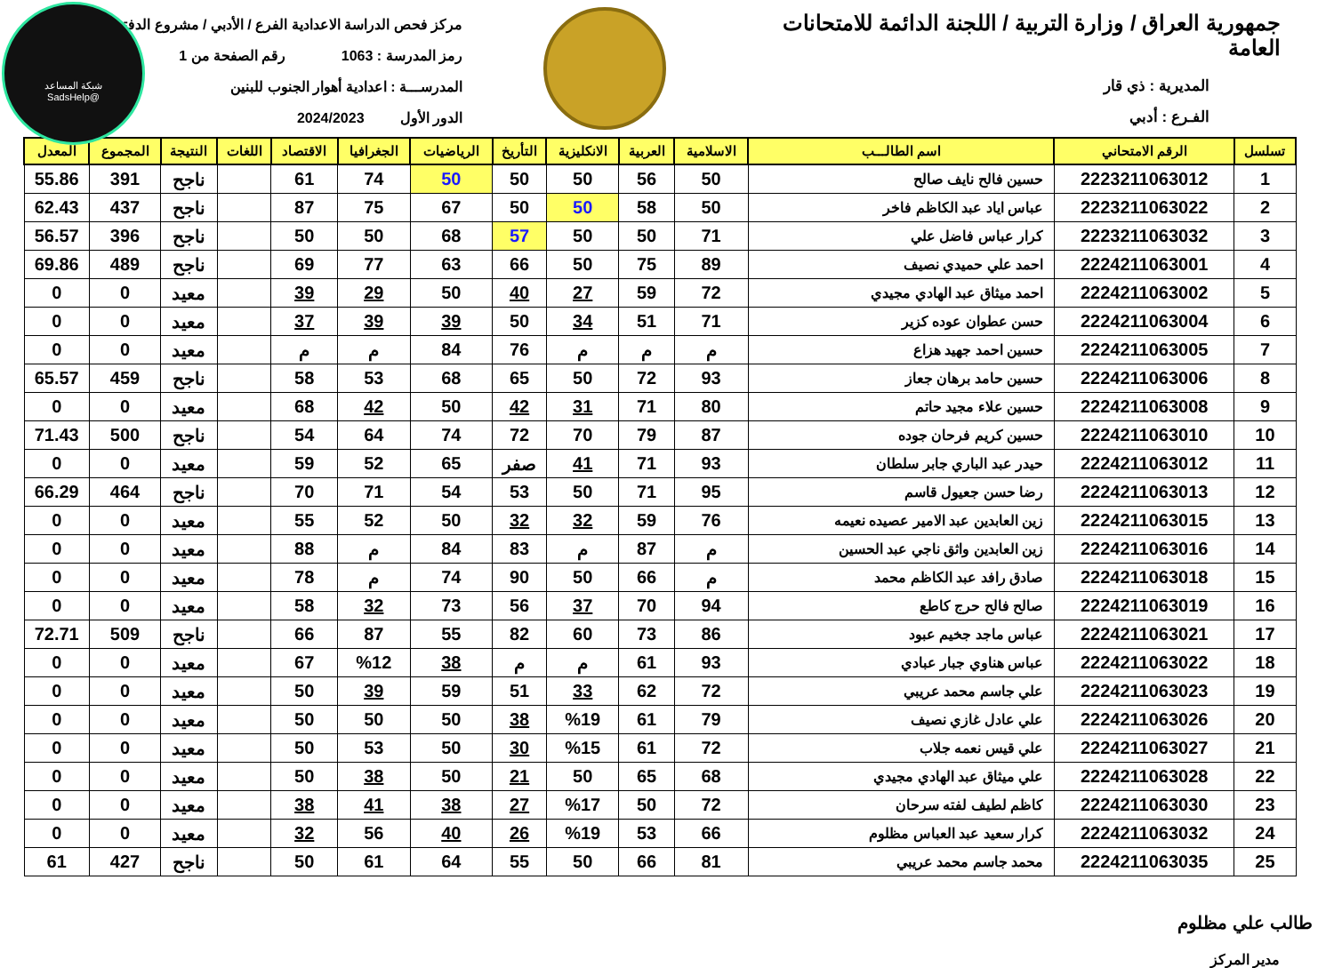شبكة المساعد
@SadsHelp
جمهورية العراق / وزارة التربية / اللجنة الدائمة للامتحانات العامة
المديرية : ذي قار
الفـرع : أدبي
مركز فحص الدراسة الاعدادية الفرع / الأدبي / مشروع الدفتر
رمز المدرسة : 1063 رقم الصفحة من 1
المدرســـة : اعدادية أهوار الجنوب للبنين
الدور الأول 2024/2023
| تسلسل | الرقم الامتحاني | اسم الطالـــب | الاسلامية | العربية | الانكليزية | التأريخ | الرياضيات | الجغرافيا | الاقتصاد | اللغات | النتيجة | المجموع | المعدل |
| --- | --- | --- | --- | --- | --- | --- | --- | --- | --- | --- | --- | --- | --- |
| 1 | 2223211063012 | حسين فالح نايف صالح | 50 | 56 | 50 | 50 | 50 | 74 | 61 | | ناجح | 391 | 55.86 |
| 2 | 2223211063022 | عباس اياد عبد الكاظم فاخر | 50 | 58 | 50 | 50 | 67 | 75 | 87 | | ناجح | 437 | 62.43 |
| 3 | 2223211063032 | كرار عباس فاضل علي | 71 | 50 | 50 | 57 | 68 | 50 | 50 | | ناجح | 396 | 56.57 |
| 4 | 2224211063001 | احمد علي حميدي نصيف | 89 | 75 | 50 | 66 | 63 | 77 | 69 | | ناجح | 489 | 69.86 |
| 5 | 2224211063002 | احمد ميثاق عبد الهادي مجيدي | 72 | 59 | 27 | 40 | 50 | 29 | 39 | | معيد | 0 | 0 |
| 6 | 2224211063004 | حسن عطوان عوده كزير | 71 | 51 | 34 | 50 | 39 | 39 | 37 | | معيد | 0 | 0 |
| 7 | 2224211063005 | حسين احمد جهيد هزاع | م | م | م | 76 | 84 | م | م | | معيد | 0 | 0 |
| 8 | 2224211063006 | حسين حامد برهان جعاز | 93 | 72 | 50 | 65 | 68 | 53 | 58 | | ناجح | 459 | 65.57 |
| 9 | 2224211063008 | حسين علاء مجيد حاتم | 80 | 71 | 31 | 42 | 50 | 42 | 68 | | معيد | 0 | 0 |
| 10 | 2224211063010 | حسين كريم فرحان جوده | 87 | 79 | 70 | 72 | 74 | 64 | 54 | | ناجح | 500 | 71.43 |
| 11 | 2224211063012 | حيدر عبد الباري جابر سلطان | 93 | 71 | 41 | صفر | 65 | 52 | 59 | | معيد | 0 | 0 |
| 12 | 2224211063013 | رضا حسن جعيول قاسم | 95 | 71 | 50 | 53 | 54 | 71 | 70 | | ناجح | 464 | 66.29 |
| 13 | 2224211063015 | زين العابدين عبد الامير عصيده نعيمه | 76 | 59 | 32 | 32 | 50 | 52 | 55 | | معيد | 0 | 0 |
| 14 | 2224211063016 | زين العابدين واثق ناجي عبد الحسين | م | 87 | م | 83 | 84 | م | 88 | | معيد | 0 | 0 |
| 15 | 2224211063018 | صادق رافد عبد الكاظم محمد | م | 66 | 50 | 90 | 74 | م | 78 | | معيد | 0 | 0 |
| 16 | 2224211063019 | صالح فالح حرج كاطع | 94 | 70 | 37 | 56 | 73 | 32 | 58 | | معيد | 0 | 0 |
| 17 | 2224211063021 | عباس ماجد جخيم عبود | 86 | 73 | 60 | 82 | 55 | 87 | 66 | | ناجح | 509 | 72.71 |
| 18 | 2224211063022 | عباس هناوي جبار عبادي | 93 | 61 | م | م | 38 | %12 | 67 | | معيد | 0 | 0 |
| 19 | 2224211063023 | علي جاسم محمد عريبي | 72 | 62 | 33 | 51 | 59 | 39 | 50 | | معيد | 0 | 0 |
| 20 | 2224211063026 | علي عادل غازي نصيف | 79 | 61 | %19 | 38 | 50 | 50 | 50 | | معيد | 0 | 0 |
| 21 | 2224211063027 | علي قيس نعمه جلاب | 72 | 61 | %15 | 30 | 50 | 53 | 50 | | معيد | 0 | 0 |
| 22 | 2224211063028 | علي ميثاق عبد الهادي مجيدي | 68 | 65 | 50 | 21 | 50 | 38 | 50 | | معيد | 0 | 0 |
| 23 | 2224211063030 | كاظم لطيف لفته سرحان | 72 | 50 | %17 | 27 | 38 | 41 | 38 | | معيد | 0 | 0 |
| 24 | 2224211063032 | كرار سعيد عبد العباس مظلوم | 66 | 53 | %19 | 26 | 40 | 56 | 32 | | معيد | 0 | 0 |
| 25 | 2224211063035 | محمد جاسم محمد عريبي | 81 | 66 | 50 | 55 | 64 | 61 | 50 | | ناجح | 427 | 61 |
طالب علي مظلوم
مدير المركز